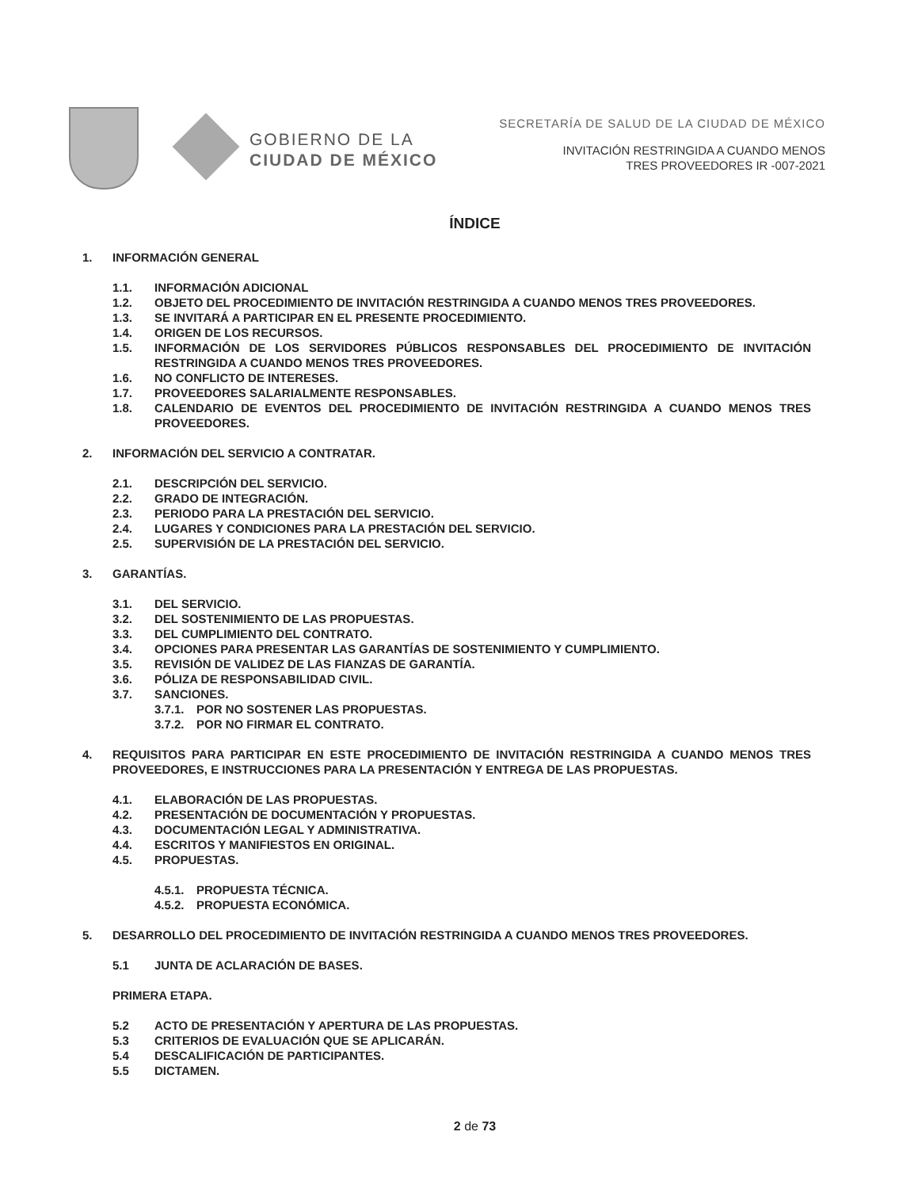GOBIERNO DE LA
CIUDAD DE MÉXICO
SECRETARÍA DE SALUD DE LA CIUDAD DE MÉXICO
INVITACIÓN RESTRINGIDA A CUANDO MENOS
TRES PROVEEDORES IR -007-2021
ÍNDICE
1. INFORMACIÓN GENERAL
1.1. INFORMACIÓN ADICIONAL
1.2. OBJETO DEL PROCEDIMIENTO DE INVITACIÓN RESTRINGIDA A CUANDO MENOS TRES PROVEEDORES.
1.3. SE INVITARÁ A PARTICIPAR EN EL PRESENTE PROCEDIMIENTO.
1.4. ORIGEN DE LOS RECURSOS.
1.5. INFORMACIÓN DE LOS SERVIDORES PÚBLICOS RESPONSABLES DEL PROCEDIMIENTO DE INVITACIÓN RESTRINGIDA A CUANDO MENOS TRES PROVEEDORES.
1.6. NO CONFLICTO DE INTERESES.
1.7. PROVEEDORES SALARIALMENTE RESPONSABLES.
1.8. CALENDARIO DE EVENTOS DEL PROCEDIMIENTO DE INVITACIÓN RESTRINGIDA A CUANDO MENOS TRES PROVEEDORES.
2. INFORMACIÓN DEL SERVICIO A CONTRATAR.
2.1. DESCRIPCIÓN DEL SERVICIO.
2.2. GRADO DE INTEGRACIÓN.
2.3. PERIODO PARA LA PRESTACIÓN DEL SERVICIO.
2.4. LUGARES Y CONDICIONES PARA LA PRESTACIÓN DEL SERVICIO.
2.5. SUPERVISIÓN DE LA PRESTACIÓN DEL SERVICIO.
3. GARANTÍAS.
3.1. DEL SERVICIO.
3.2. DEL SOSTENIMIENTO DE LAS PROPUESTAS.
3.3. DEL CUMPLIMIENTO DEL CONTRATO.
3.4. OPCIONES PARA PRESENTAR LAS GARANTÍAS DE SOSTENIMIENTO Y CUMPLIMIENTO.
3.5. REVISIÓN DE VALIDEZ DE LAS FIANZAS DE GARANTÍA.
3.6. PÓLIZA DE RESPONSABILIDAD CIVIL.
3.7. SANCIONES.
3.7.1. POR NO SOSTENER LAS PROPUESTAS.
3.7.2. POR NO FIRMAR EL CONTRATO.
4. REQUISITOS PARA PARTICIPAR EN ESTE PROCEDIMIENTO DE INVITACIÓN RESTRINGIDA A CUANDO MENOS TRES PROVEEDORES, E INSTRUCCIONES PARA LA PRESENTACIÓN Y ENTREGA DE LAS PROPUESTAS.
4.1. ELABORACIÓN DE LAS PROPUESTAS.
4.2. PRESENTACIÓN DE DOCUMENTACIÓN Y PROPUESTAS.
4.3. DOCUMENTACIÓN LEGAL Y ADMINISTRATIVA.
4.4. ESCRITOS Y MANIFIESTOS EN ORIGINAL.
4.5. PROPUESTAS.
4.5.1. PROPUESTA TÉCNICA.
4.5.2. PROPUESTA ECONÓMICA.
5. DESARROLLO DEL PROCEDIMIENTO DE INVITACIÓN RESTRINGIDA A CUANDO MENOS TRES PROVEEDORES.
5.1 JUNTA DE ACLARACIÓN DE BASES.
PRIMERA ETAPA.
5.2 ACTO DE PRESENTACIÓN Y APERTURA DE LAS PROPUESTAS.
5.3 CRITERIOS DE EVALUACIÓN QUE SE APLICARÁN.
5.4 DESCALIFICACIÓN DE PARTICIPANTES.
5.5 DICTAMEN.
2 de 73